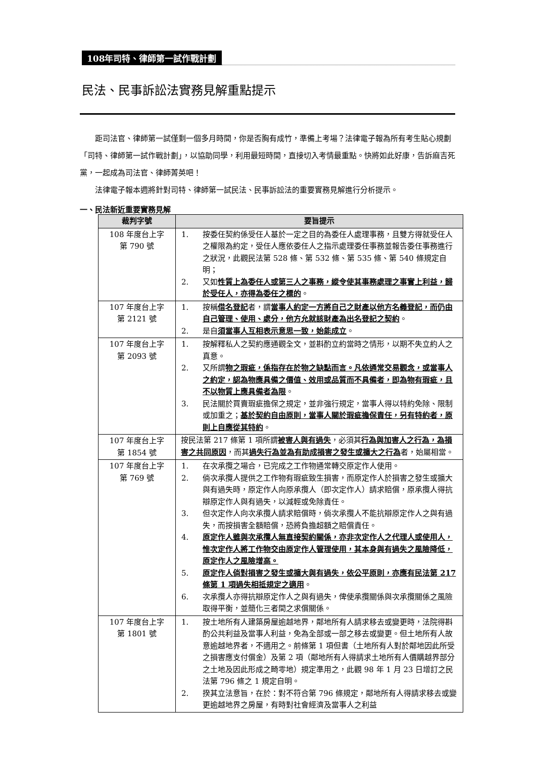108年司特、律師第一試作戰計劃
民法、民事訴訟法實務見解重點提示
距司法官、律師第一試僅剩一個多月時間，你是否胸有成竹，準備上考場？法律電子報為所有考生貼心規劃「司特、律師第一試作戰計劃」，以協助同學，利用最短時間，直接切入考情最重點。快將如此好康，告訴麻吉死黨，一起成為司法官、律師菁英吧！
法律電子報本週將針對司特、律師第一試民法、民事訴訟法的重要實務見解進行分析提示。
一、民法新近重要實務見解
| 裁判字號 | 要旨提示 |
| --- | --- |
| 108 年度台上字 第 790 號 | 1. 按委任契約係受任人基於一定之目的為委任人處理事務，且雙方得就受任人之權限為約定，受任人應依委任人之指示處理委任事務並報告委任事務進行之狀況，此觀民法第 528 條、第 532 條、第 535 條、第 540 條規定自明； 2. 又如 性質上為委任人或第三人之事務，縱令使其事務處理之事實上利益，歸於受任人，亦得為委任之標的 。 |
| 107 年度台上字 第 2121 號 | 1. 按稱 借名登記 者，謂 當事人約定一方將自己之財產以他方名義登記，而仍由自己管理、使用、處分，他方允就該財產為出名登記之契約 。 2. 是自 須當事人互相表示意思一致，始能成立 。 |
| 107 年度台上字 第 2093 號 | 1. 按解釋私人之契約應通觀全文，並斟酌立約當時之情形，以期不失立約人之真意。 2. 又所謂 物之瑕疵，係指存在於物之缺點而言。凡依通常交易觀念，或當事人之約定，認為物應具備之價值、效用或品質而不具備者，即為物有瑕疵，且不以物質上應具備者為限 。 3. 民法關於買賣瑕疵擔保之規定，並非強行規定，當事人得以特約免除、限制或加重之； 基於契約自由原則，當事人關於瑕疵擔保責任，另有特約者，原則上自應從其特約 。 |
| 107 年度台上字 第 1854 號 | 按民法第 217 條第 1 項所謂 被害人與有過失 ，必須其 行為與加害人之行為，為損害之共同原因 ，而其 過失行為並為有助成損害之發生或擴大之行為 者，始屬相當。 |
| 107 年度台上字 第 769 號 | 1. 在次承攬之場合，已完成之工作物通常轉交原定作人使用。 2. 倘次承攬人提供之工作物有瑕疵致生損害，而原定作人於損害之發生或擴大與有過失時，原定作人向原承攬人（即次定作人）請求賠償，原承攬人得抗辯原定作人與有過失，以減輕或免除責任。 3. 但次定作人向次承攬人請求賠償時，倘次承攬人不能抗辯原定作人之與有過失，而按損害全額賠償，恐將負擔超額之賠償責任。 4. 原定作人雖與次承攬人無直接契約關係，亦非次定作人之代理人或使用人，惟次定作人將工作物交由原定作人管理使用，其本身與有過失之風險降低，原定作人之風險增高。 5. 原定作人倘對損害之發生或擴大與有過失，依公平原則，亦應有民法第 217 條第 1 項過失相抵規定之適用 。 6. 次承攬人亦得抗辯原定作人之與有過失，俾使承攬關係與次承攬關係之風險取得平衡，並簡化三者間之求償關係。 |
| 107 年度台上字 第 1801 號 | 1. 按土地所有人建築房屋逾越地界，鄰地所有人請求移去或變更時，法院得斟酌公共利益及當事人利益，免為全部或一部之移去或變更。但土地所有人故意逾越地界者，不適用之。前條第 1 項但書（土地所有人對於鄰地因此所受之損害應支付償金）及第 2 項（鄰地所有人得請求土地所有人價購越界部分之土地及因此形成之畸零地）規定準用之，此觀 98 年 1 月 23 日增訂之民法第 796 條之 1 規定自明。 2. 揆其立法意旨，在於：對不符合第 796 條規定，鄰地所有人得請求移去或變更逾越地界之房屋，有時對社會經濟及當事人之利益 |